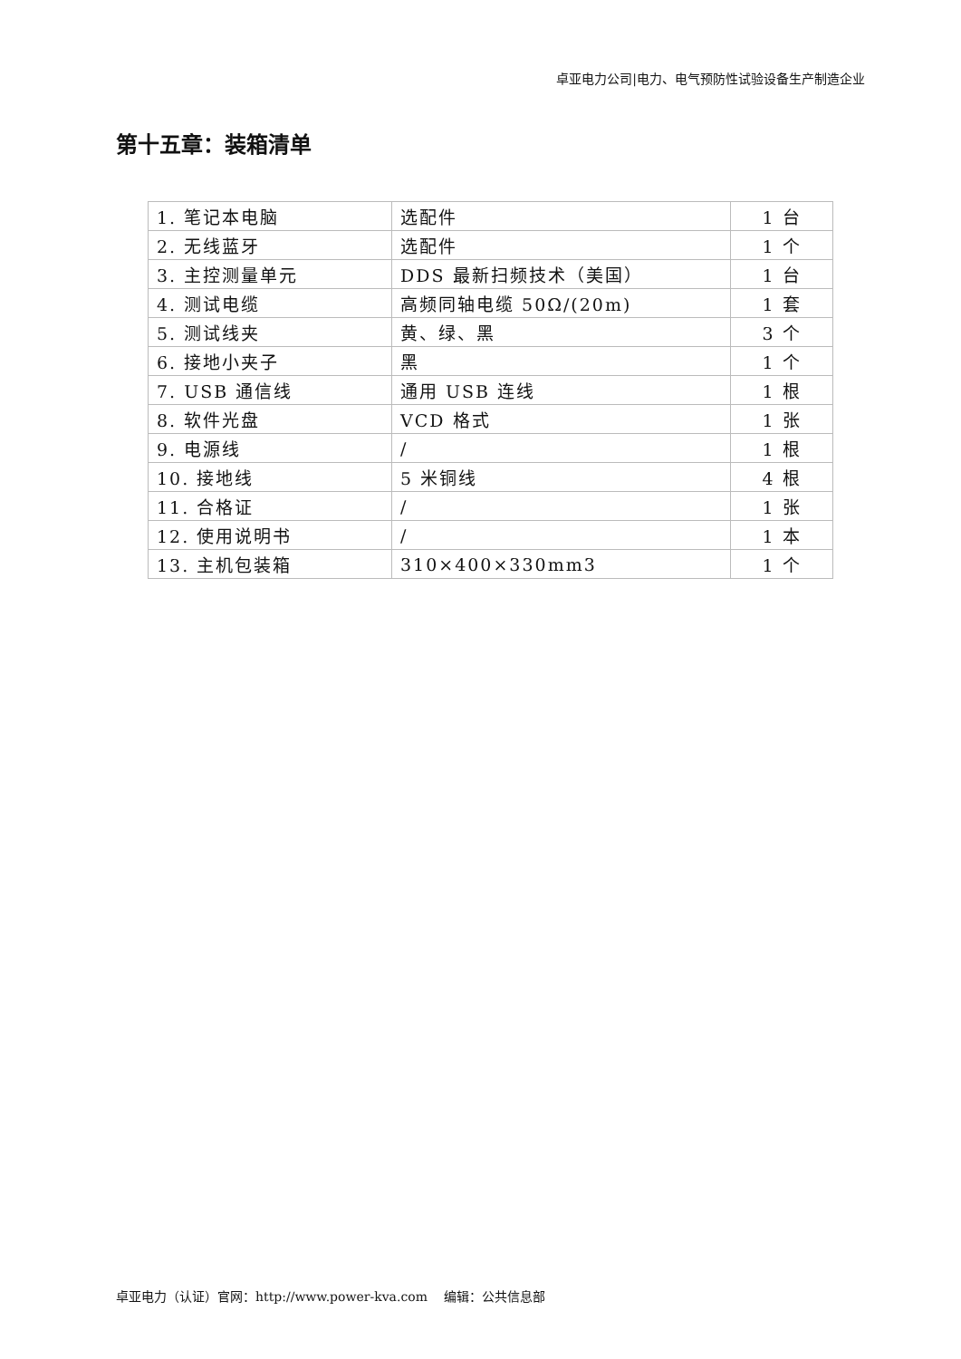卓亚电力公司|电力、电气预防性试验设备生产制造企业
第十五章：装箱清单
| 1. 笔记本电脑 | 选配件 | 1 台 |
| 2. 无线蓝牙 | 选配件 | 1 个 |
| 3. 主控测量单元 | DDS 最新扫频技术（美国） | 1 台 |
| 4. 测试电缆 | 高频同轴电缆 50Ω/(20m) | 1 套 |
| 5. 测试线夹 | 黄、绿、黑 | 3 个 |
| 6. 接地小夹子 | 黑 | 1 个 |
| 7. USB 通信线 | 通用 USB 连线 | 1 根 |
| 8. 软件光盘 | VCD 格式 | 1 张 |
| 9. 电源线 | / | 1 根 |
| 10. 接地线 | 5 米铜线 | 4 根 |
| 11. 合格证 | / | 1 张 |
| 12. 使用说明书 | / | 1 本 |
| 13. 主机包装箱 | 310×400×330mm3 | 1 个 |
卓亚电力（认证）官网：http://www.power-kva.com 编辑：公共信息部